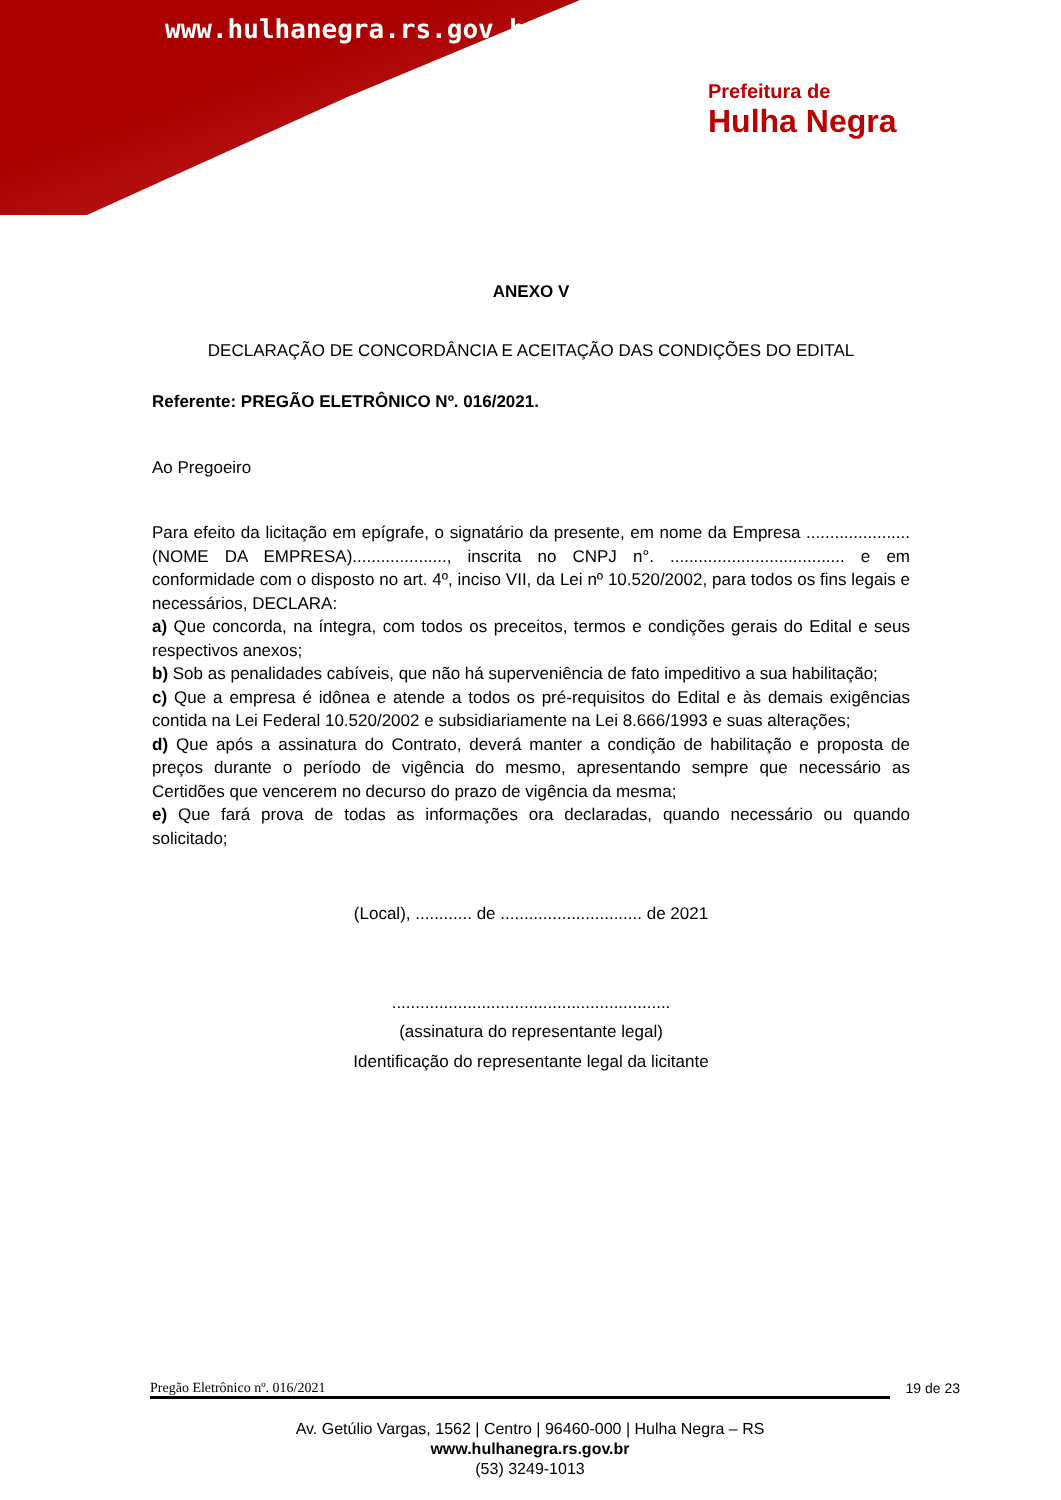www.hulhanegra.rs.gov.br
Prefeitura de
Hulha Negra
ANEXO V
DECLARAÇÃO DE CONCORDÂNCIA E ACEITAÇÃO DAS CONDIÇÕES DO EDITAL
Referente: PREGÃO ELETRÔNICO Nº. 016/2021.
Ao Pregoeiro
Para efeito da licitação em epígrafe, o signatário da presente, em nome da Empresa ......................(NOME DA EMPRESA)...................., inscrita no CNPJ n°. ..................................... e em conformidade com o disposto no art. 4º, inciso VII, da Lei nº 10.520/2002, para todos os fins legais e necessários, DECLARA:
a) Que concorda, na íntegra, com todos os preceitos, termos e condições gerais do Edital e seus respectivos anexos;
b) Sob as penalidades cabíveis, que não há superveniência de fato impeditivo a sua habilitação;
c) Que a empresa é idônea e atende a todos os pré-requisitos do Edital e às demais exigências contida na Lei Federal 10.520/2002 e subsidiariamente na Lei 8.666/1993 e suas alterações;
d) Que após a assinatura do Contrato, deverá manter a condição de habilitação e proposta de preços durante o período de vigência do mesmo, apresentando sempre que necessário as Certidões que vencerem no decurso do prazo de vigência da mesma;
e) Que fará prova de todas as informações ora declaradas, quando necessário ou quando solicitado;
(Local), ............ de .............................. de 2021
...........................................................
(assinatura do representante legal)
Identificação do representante legal da licitante
Pregão Eletrônico nº. 016/2021 19 de 23
Av. Getúlio Vargas, 1562 | Centro | 96460-000 | Hulha Negra – RS
www.hulhanegra.rs.gov.br
(53) 3249-1013